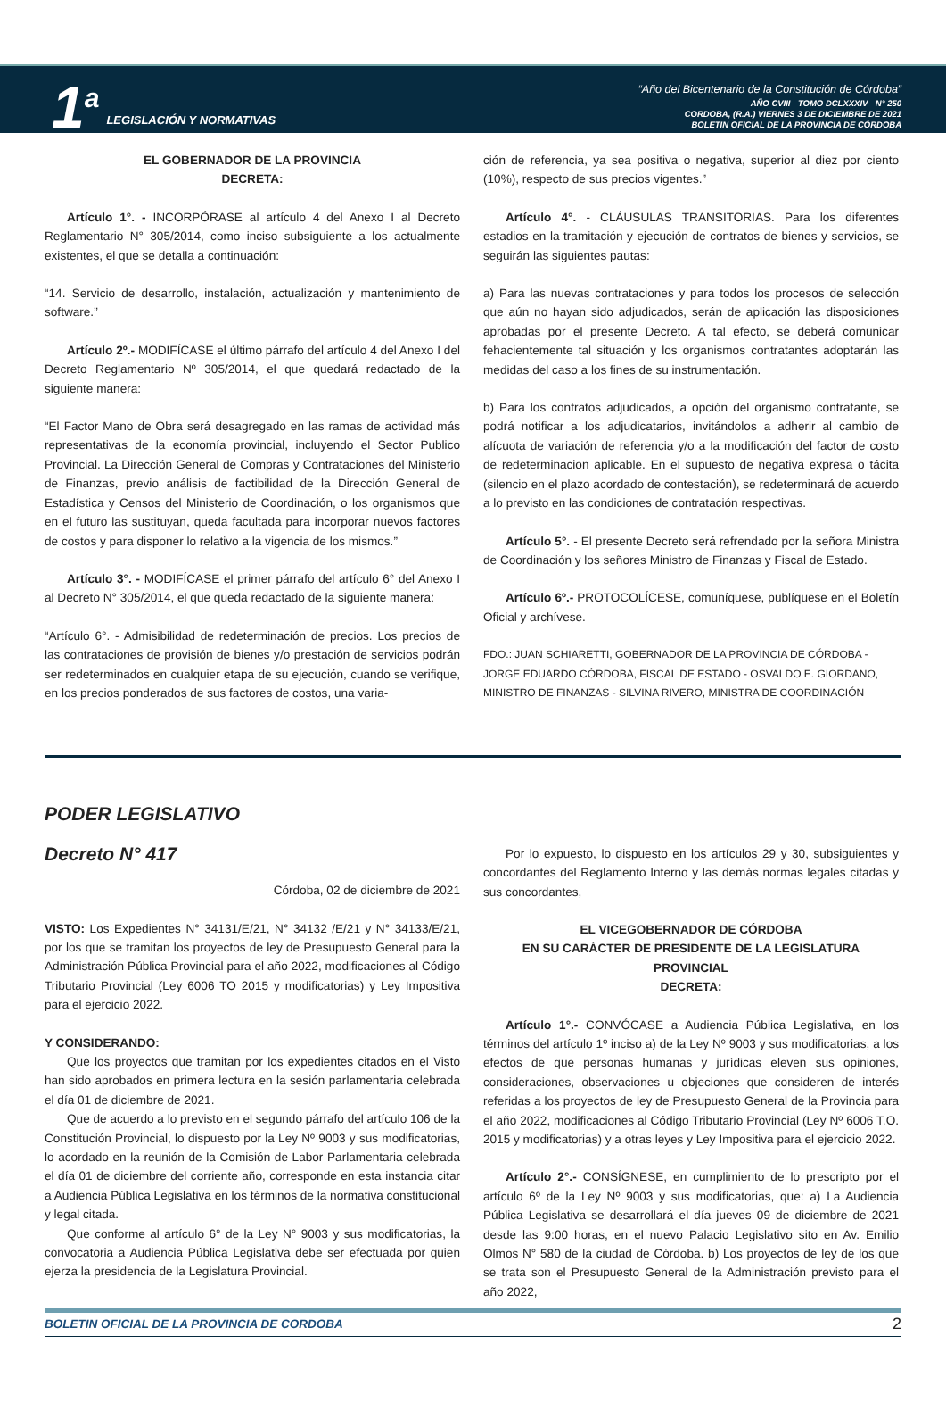1<sup>a</sup>
LEGISLACIÓN Y NORMATIVAS
“Año del Bicentenario de la Constitución de Córdoba”
AÑO CVIII - TOMO DCLXXXIV - N° 250
CORDOBA, (R.A.) VIERNES 3 DE DICIEMBRE DE 2021
BOLETIN OFICIAL DE LA PROVINCIA DE CÓRDOBA
EL GOBERNADOR DE LA PROVINCIA
DECRETA:
Artículo 1°. - INCORPÓRASE al artículo 4 del Anexo I al Decreto Reglamentario N° 305/2014, como inciso subsiguiente a los actualmente existentes, el que se detalla a continuación:
“14. Servicio de desarrollo, instalación, actualización y mantenimiento de software.”
Artículo 2º.- MODIFÍCASE el último párrafo del artículo 4 del Anexo I del Decreto Reglamentario Nº 305/2014, el que quedará redactado de la siguiente manera:
“El Factor Mano de Obra será desagregado en las ramas de actividad más representativas de la economía provincial, incluyendo el Sector Publico Provincial. La Dirección General de Compras y Contrataciones del Ministerio de Finanzas, previo análisis de factibilidad de la Dirección General de Estadística y Censos del Ministerio de Coordinación, o los organismos que en el futuro las sustituyan, queda facultada para incorporar nuevos factores de costos y para disponer lo relativo a la vigencia de los mismos.”
Artículo 3°. - MODIFÍCASE el primer párrafo del artículo 6° del Anexo I al Decreto N° 305/2014, el que queda redactado de la siguiente manera:
“Artículo 6°. - Admisibilidad de redeterminación de precios. Los precios de las contrataciones de provisión de bienes y/o prestación de servicios podrán ser redeterminados en cualquier etapa de su ejecución, cuando se verifique, en los precios ponderados de sus factores de costos, una varia-
ción de referencia, ya sea positiva o negativa, superior al diez por ciento (10%), respecto de sus precios vigentes.”
Artículo 4°. - CLÁUSULAS TRANSITORIAS. Para los diferentes estadios en la tramitación y ejecución de contratos de bienes y servicios, se seguirán las siguientes pautas:
a) Para las nuevas contrataciones y para todos los procesos de selección que aún no hayan sido adjudicados, serán de aplicación las disposiciones aprobadas por el presente Decreto. A tal efecto, se deberá comunicar fehacientemente tal situación y los organismos contratantes adoptarán las medidas del caso a los fines de su instrumentación.
b) Para los contratos adjudicados, a opción del organismo contratante, se podrá notificar a los adjudicatarios, invitándolos a adherir al cambio de alícuota de variación de referencia y/o a la modificación del factor de costo de redeterminacion aplicable. En el supuesto de negativa expresa o tácita (silencio en el plazo acordado de contestación), se redeterminará de acuerdo a lo previsto en las condiciones de contratación respectivas.
Artículo 5°. - El presente Decreto será refrendado por la señora Ministra de Coordinación y los señores Ministro de Finanzas y Fiscal de Estado.
Artículo 6º.- PROTOCOLÍCESE, comuníquese, publíquese en el Boletín Oficial y archívese.
FDO.: JUAN SCHIARETTI, GOBERNADOR DE LA PROVINCIA DE CÓRDOBA - JORGE EDUARDO CÓRDOBA, FISCAL DE ESTADO - OSVALDO E. GIORDANO, MINISTRO DE FINANZAS - SILVINA RIVERO, MINISTRA DE COORDINACIÓN
PODER LEGISLATIVO
Decreto N° 417
Córdoba, 02 de diciembre de 2021
VISTO: Los Expedientes N° 34131/E/21, N° 34132 /E/21 y N° 34133/E/21, por los que se tramitan los proyectos de ley de Presupuesto General para la Administración Pública Provincial para el año 2022, modificaciones al Código Tributario Provincial (Ley 6006 TO 2015 y modificatorias) y Ley Impositiva para el ejercicio 2022.
Y CONSIDERANDO:
Que los proyectos que tramitan por los expedientes citados en el Visto han sido aprobados en primera lectura en la sesión parlamentaria celebrada el día 01 de diciembre de 2021.
Que de acuerdo a lo previsto en el segundo párrafo del artículo 106 de la Constitución Provincial, lo dispuesto por la Ley Nº 9003 y sus modificatorias, lo acordado en la reunión de la Comisión de Labor Parlamentaria celebrada el día 01 de diciembre del corriente año, corresponde en esta instancia citar a Audiencia Pública Legislativa en los términos de la normativa constitucional y legal citada.
Que conforme al artículo 6° de la Ley N° 9003 y sus modificatorias, la convocatoria a Audiencia Pública Legislativa debe ser efectuada por quien ejerza la presidencia de la Legislatura Provincial.
Por lo expuesto, lo dispuesto en los artículos 29 y 30, subsiguientes y concordantes del Reglamento Interno y las demás normas legales citadas y sus concordantes,
EL VICEGOBERNADOR DE CÓRDOBA
EN SU CARÁCTER DE PRESIDENTE DE LA LEGISLATURA
PROVINCIAL
DECRETA:
Artículo 1°.- CONVÓCASE a Audiencia Pública Legislativa, en los términos del artículo 1º inciso a) de la Ley Nº 9003 y sus modificatorias, a los efectos de que personas humanas y jurídicas eleven sus opiniones, consideraciones, observaciones u objeciones que consideren de interés referidas a los proyectos de ley de Presupuesto General de la Provincia para el año 2022, modificaciones al Código Tributario Provincial (Ley Nº 6006 T.O. 2015 y modificatorias) y a otras leyes y Ley Impositiva para el ejercicio 2022.
Artículo 2°.- CONSÍGNESE, en cumplimiento de lo prescripto por el artículo 6º de la Ley Nº 9003 y sus modificatorias, que: a) La Audiencia Pública Legislativa se desarrollará el día jueves 09 de diciembre de 2021 desde las 9:00 horas, en el nuevo Palacio Legislativo sito en Av. Emilio Olmos N° 580 de la ciudad de Córdoba. b) Los proyectos de ley de los que se trata son el Presupuesto General de la Administración previsto para el año 2022,
BOLETIN OFICIAL DE LA PROVINCIA DE CORDOBA 2